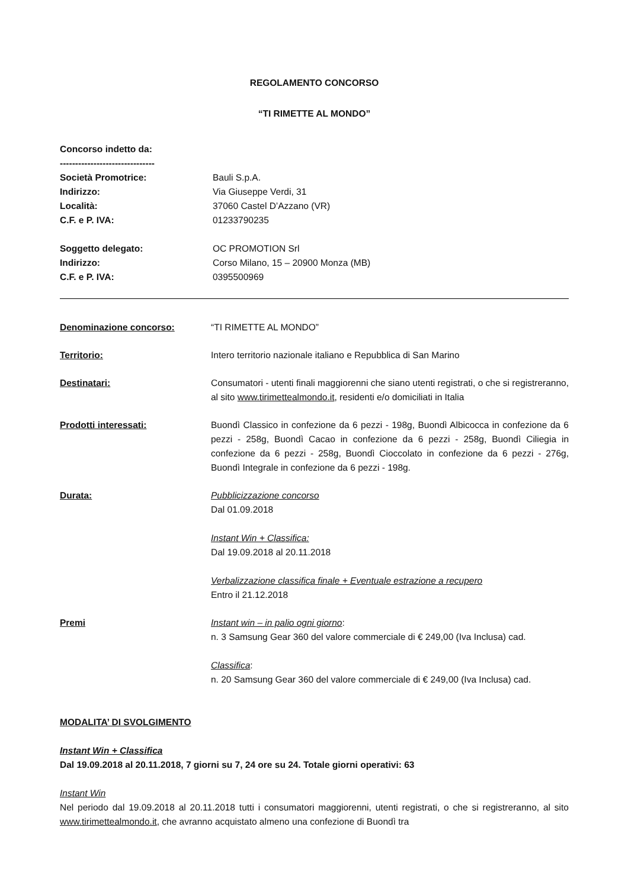REGOLAMENTO CONCORSO
“TI RIMETTE AL MONDO”
Concorso indetto da:
-------------------------------
| Società Promotrice: | Bauli S.p.A. |
| Indirizzo: | Via Giuseppe Verdi, 31 |
| Località: | 37060 Castel D’Azzano (VR) |
| C.F. e P. IVA: | 01233790235 |
| Soggetto delegato: | OC PROMOTION Srl |
| Indirizzo: | Corso Milano, 15 – 20900 Monza (MB) |
| C.F. e P. IVA: | 0395500969 |
Denominazione concorso: “TI RIMETTE AL MONDO”
Territorio: Intero territorio nazionale italiano e Repubblica di San Marino
Destinatari: Consumatori - utenti finali maggiorenni che siano utenti registrati, o che si registreranno, al sito www.tirimettealmondo.it, residenti e/o domiciliati in Italia
Prodotti interessati: Buondì Classico in confezione da 6 pezzi - 198g, Buondì Albicocca in confezione da 6 pezzi - 258g, Buondì Cacao in confezione da 6 pezzi - 258g, Buondì Ciliegia in confezione da 6 pezzi - 258g, Buondì Cioccolato in confezione da 6 pezzi - 276g, Buondì Integrale in confezione da 6 pezzi - 198g.
Durata: Pubblicizzazione concorso
Dal 01.09.2018
Instant Win + Classifica:
Dal 19.09.2018 al 20.11.2018
Verbalizzazione classifica finale + Eventuale estrazione a recupero
Entro il 21.12.2018
Premi Instant win – in palio ogni giorno:
n. 3 Samsung Gear 360 del valore commerciale di € 249,00 (Iva Inclusa) cad.
Classifica:
n. 20 Samsung Gear 360 del valore commerciale di € 249,00 (Iva Inclusa) cad.
MODALITA’ DI SVOLGIMENTO
Instant Win + Classifica
Dal 19.09.2018 al 20.11.2018, 7 giorni su 7, 24 ore su 24. Totale giorni operativi: 63
Instant Win
Nel periodo dal 19.09.2018 al 20.11.2018 tutti i consumatori maggiorenni, utenti registrati, o che si registreranno, al sito www.tirimettealmondo.it, che avranno acquistato almeno una confezione di Buondì tra